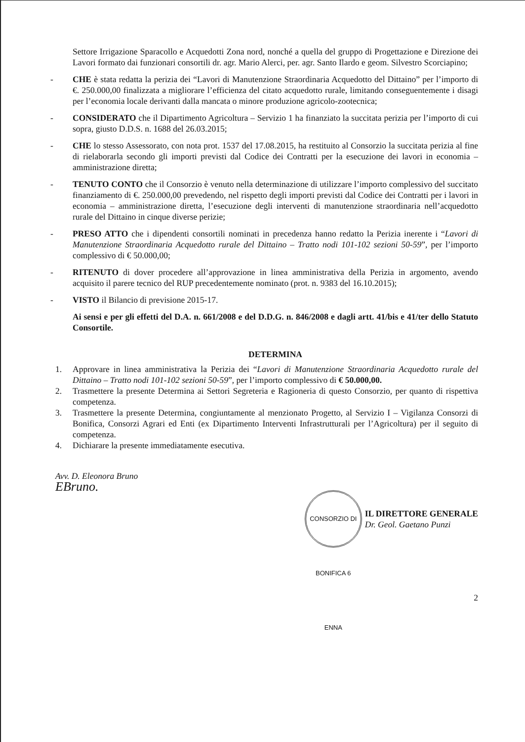Settore Irrigazione Sparacollo e Acquedotti Zona nord, nonché a quella del gruppo di Progettazione e Direzione dei Lavori formato dai funzionari consortili dr. agr. Mario Alerci, per. agr. Santo Ilardo e geom. Silvestro Scorciapino;
- CHE è stata redatta la perizia dei “Lavori di Manutenzione Straordinaria Acquedotto del Dittaino” per l’importo di €. 250.000,00 finalizzata a migliorare l’efficienza del citato acquedotto rurale, limitando conseguentemente i disagi per l’economia locale derivanti dalla mancata o minore produzione agricolo-zootecnica;
- CONSIDERATO che il Dipartimento Agricoltura – Servizio 1 ha finanziato la succitata perizia per l’importo di cui sopra, giusto D.D.S. n. 1688 del 26.03.2015;
- CHE lo stesso Assessorato, con nota prot. 1537 del 17.08.2015, ha restituito al Consorzio la succitata perizia al fine di rielaborarla secondo gli importi previsti dal Codice dei Contratti per la esecuzione dei lavori in economia – amministrazione diretta;
- TENUTO CONTO che il Consorzio è venuto nella determinazione di utilizzare l’importo complessivo del succitato finanziamento di €. 250.000,00 prevedendo, nel rispetto degli importi previsti dal Codice dei Contratti per i lavori in economia – amministrazione diretta, l’esecuzione degli interventi di manutenzione straordinaria nell’acquedotto rurale del Dittaino in cinque diverse perizie;
- PRESO ATTO che i dipendenti consortili nominati in precedenza hanno redatto la Perizia inerente i “Lavori di Manutenzione Straordinaria Acquedotto rurale del Dittaino – Tratto nodi 101-102 sezioni 50-59”, per l’importo complessivo di € 50.000,00;
- RITENUTO di dover procedere all’approvazione in linea amministrativa della Perizia in argomento, avendo acquisito il parere tecnico del RUP precedentemente nominato (prot. n. 9383 del 16.10.2015);
- VISTO il Bilancio di previsione 2015-17.
Ai sensi e per gli effetti del D.A. n. 661/2008 e del D.D.G. n. 846/2008 e dagli artt. 41/bis e 41/ter dello Statuto Consortile.
DETERMINA
1. Approvare in linea amministrativa la Perizia dei “Lavori di Manutenzione Straordinaria Acquedotto rurale del Dittaino – Tratto nodi 101-102 sezioni 50-59”, per l’importo complessivo di € 50.000,00.
2. Trasmettere la presente Determina ai Settori Segreteria e Ragioneria di questo Consorzio, per quanto di rispettiva competenza.
3. Trasmettere la presente Determina, congiuntamente al menzionato Progetto, al Servizio I – Vigilanza Consorzi di Bonifica, Consorzi Agrari ed Enti (ex Dipartimento Interventi Infrastrutturali per l’Agricoltura) per il seguito di competenza.
4. Dichiarare la presente immediatamente esecutiva.
Avv. D. Eleonora Bruno
EBruno.
CONSORZIO DI BONIFICA 6 ENNA
IL DIRETTORE GENERALE
Dr. Geol. Gaetano Punzi
2